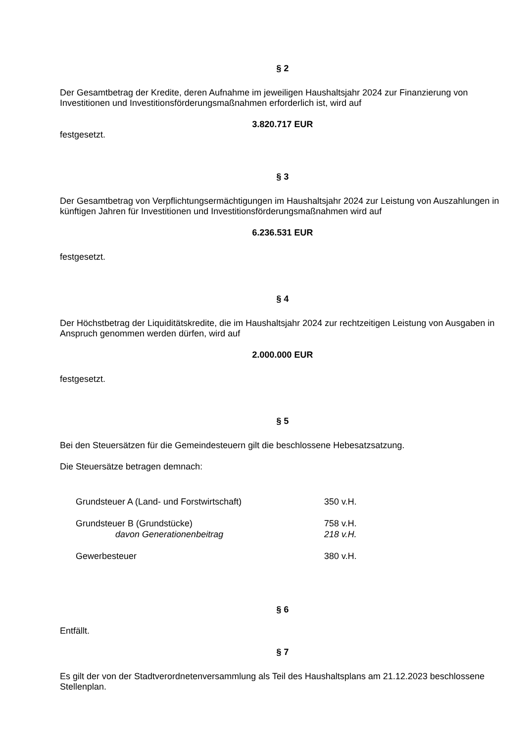§ 2
Der Gesamtbetrag der Kredite, deren Aufnahme im jeweiligen Haushaltsjahr 2024 zur Finanzierung von Investitionen und Investitionsförderungsmaßnahmen erforderlich ist, wird auf
3.820.717 EUR
festgesetzt.
§ 3
Der Gesamtbetrag von Verpflichtungsermächtigungen im Haushaltsjahr 2024 zur Leistung von Auszahlungen in künftigen Jahren für Investitionen und Investitionsförderungsmaßnahmen wird auf
6.236.531 EUR
festgesetzt.
§ 4
Der Höchstbetrag der Liquiditätskredite, die im Haushaltsjahr 2024 zur rechtzeitigen Leistung von Ausgaben in Anspruch genommen werden dürfen, wird auf
2.000.000 EUR
festgesetzt.
§ 5
Bei den Steuersätzen für die Gemeindesteuern gilt die beschlossene Hebesatzsatzung.
Die Steuersätze betragen demnach:
| Grundsteuer A (Land- und Forstwirtschaft) | 350 v.H. |
| Grundsteuer B (Grundstücke) | 758 v.H. |
| davon Generationenbeitrag | 218 v.H. |
| Gewerbesteuer | 380 v.H. |
§ 6
Entfällt.
§ 7
Es gilt der von der Stadtverordnetenversammlung als Teil des Haushaltsplans am 21.12.2023 beschlossene Stellenplan.